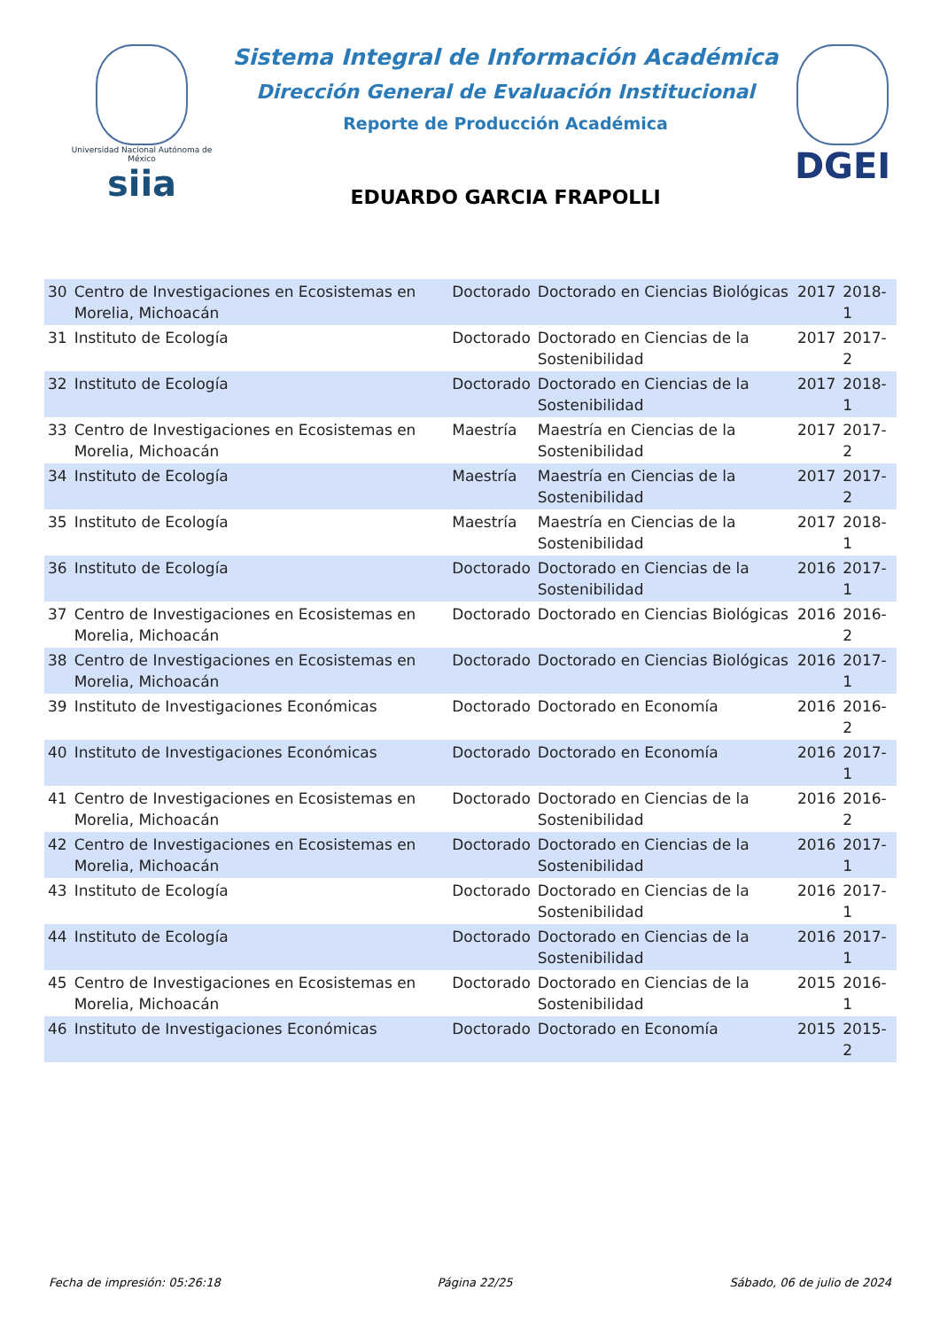Universidad Nacional Autónoma de México
siia
Sistema Integral de Información Académica
Dirección General de Evaluación Institucional
Reporte de Producción Académica
EDUARDO GARCIA FRAPOLLI
DGEI
| 30 | Centro de Investigaciones en Ecosistemas en Morelia, Michoacán | Doctorado | Doctorado en Ciencias Biológicas | 2017 | 2018-1 |
| 31 | Instituto de Ecología | Doctorado | Doctorado en Ciencias de la Sostenibilidad | 2017 | 2017-2 |
| 32 | Instituto de Ecología | Doctorado | Doctorado en Ciencias de la Sostenibilidad | 2017 | 2018-1 |
| 33 | Centro de Investigaciones en Ecosistemas en Morelia, Michoacán | Maestría | Maestría en Ciencias de la Sostenibilidad | 2017 | 2017-2 |
| 34 | Instituto de Ecología | Maestría | Maestría en Ciencias de la Sostenibilidad | 2017 | 2017-2 |
| 35 | Instituto de Ecología | Maestría | Maestría en Ciencias de la Sostenibilidad | 2017 | 2018-1 |
| 36 | Instituto de Ecología | Doctorado | Doctorado en Ciencias de la Sostenibilidad | 2016 | 2017-1 |
| 37 | Centro de Investigaciones en Ecosistemas en Morelia, Michoacán | Doctorado | Doctorado en Ciencias Biológicas | 2016 | 2016-2 |
| 38 | Centro de Investigaciones en Ecosistemas en Morelia, Michoacán | Doctorado | Doctorado en Ciencias Biológicas | 2016 | 2017-1 |
| 39 | Instituto de Investigaciones Económicas | Doctorado | Doctorado en Economía | 2016 | 2016-2 |
| 40 | Instituto de Investigaciones Económicas | Doctorado | Doctorado en Economía | 2016 | 2017-1 |
| 41 | Centro de Investigaciones en Ecosistemas en Morelia, Michoacán | Doctorado | Doctorado en Ciencias de la Sostenibilidad | 2016 | 2016-2 |
| 42 | Centro de Investigaciones en Ecosistemas en Morelia, Michoacán | Doctorado | Doctorado en Ciencias de la Sostenibilidad | 2016 | 2017-1 |
| 43 | Instituto de Ecología | Doctorado | Doctorado en Ciencias de la Sostenibilidad | 2016 | 2017-1 |
| 44 | Instituto de Ecología | Doctorado | Doctorado en Ciencias de la Sostenibilidad | 2016 | 2017-1 |
| 45 | Centro de Investigaciones en Ecosistemas en Morelia, Michoacán | Doctorado | Doctorado en Ciencias de la Sostenibilidad | 2015 | 2016-1 |
| 46 | Instituto de Investigaciones Económicas | Doctorado | Doctorado en Economía | 2015 | 2015-2 |
Fecha de impresión: 05:26:18 Página 22/25 Sábado, 06 de julio de 2024